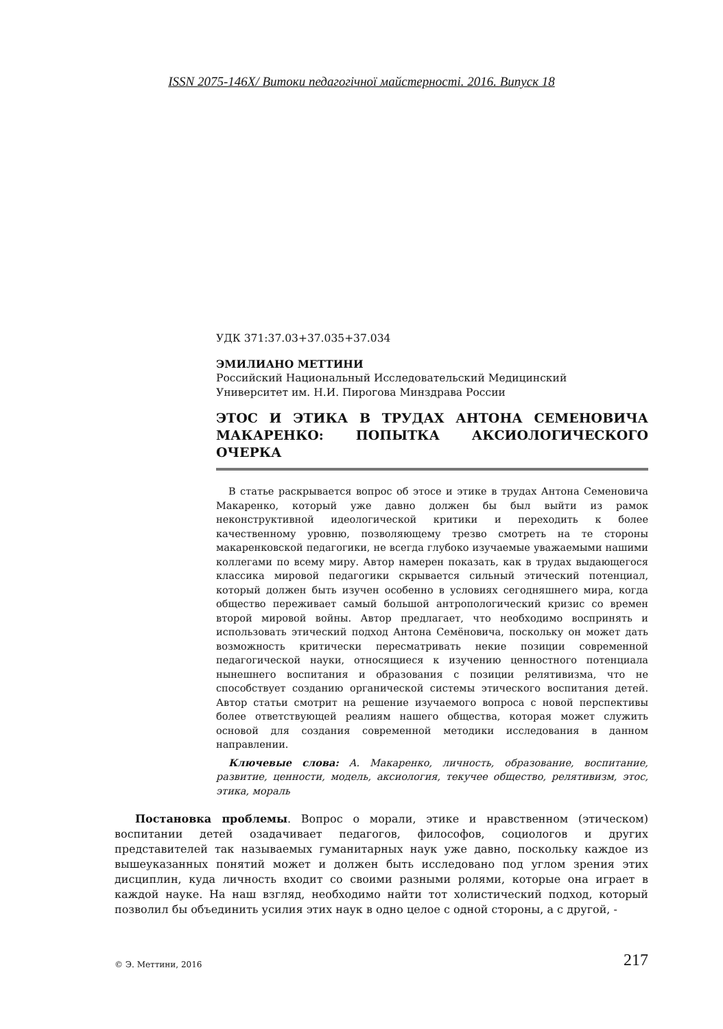ISSN 2075-146X/ Витоки педагогічної майстерності. 2016. Випуск 18
УДК 371:37.03+37.035+37.034
ЭМИЛИАНО МЕТТИНИ
Российский Национальный Исследовательский Медицинский
Университет им. Н.И. Пирогова Минздрава России
ЭТОС И ЭТИКА В ТРУДАХ АНТОНА СЕМЕНОВИЧА МАКАРЕНКО: ПОПЫТКА АКСИОЛОГИЧЕСКОГО ОЧЕРКА
В статье раскрывается вопрос об этосе и этике в трудах Антона Семеновича Макаренко, который уже давно должен бы был выйти из рамок неконструктивной идеологической критики и переходить к более качественному уровню, позволяющему трезво смотреть на те стороны макаренковской педагогики, не всегда глубоко изучаемые уважаемыми нашими коллегами по всему миру. Автор намерен показать, как в трудах выдающегося классика мировой педагогики скрывается сильный этический потенциал, который должен быть изучен особенно в условиях сегодняшнего мира, когда общество переживает самый большой антропологический кризис со времен второй мировой войны. Автор предлагает, что необходимо воспринять и использовать этический подход Антона Семёновича, поскольку он может дать возможность критически пересматривать некие позиции современной педагогической науки, относящиеся к изучению ценностного потенциала нынешнего воспитания и образования с позиции релятивизма, что не способствует созданию органической системы этического воспитания детей. Автор статьи смотрит на решение изучаемого вопроса с новой перспективы более ответствующей реалиям нашего общества, которая может служить основой для создания современной методики исследования в данном направлении.
Ключевые слова: А. Макаренко, личность, образование, воспитание, развитие, ценности, модель, аксиология, текучее общество, релятивизм, этос, этика, мораль
Постановка проблемы. Вопрос о морали, этике и нравственном (этическом) воспитании детей озадачивает педагогов, философов, социологов и других представителей так называемых гуманитарных наук уже давно, поскольку каждое из вышеуказанных понятий может и должен быть исследовано под углом зрения этих дисциплин, куда личность входит со своими разными ролями, которые она играет в каждой науке. На наш взгляд, необходимо найти тот холистический подход, который позволил бы объединить усилия этих наук в одно целое с одной стороны, а с другой, -
© Э. Меттини, 2016 217